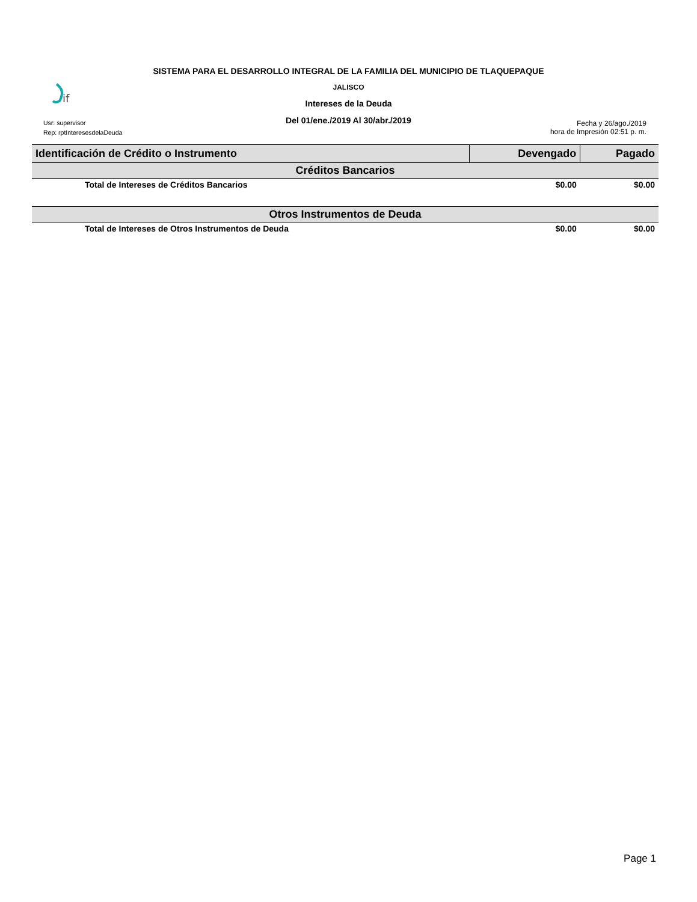SISTEMA PARA EL DESARROLLO INTEGRAL DE LA FAMILIA DEL MUNICIPIO DE TLAQUEPAQUE
JALISCO
Intereses de la Deuda
Del 01/ene./2019 Al 30/abr./2019
if
Usr: supervisor
Rep: rptInteresesdelaDeuda
Fecha y 26/ago./2019
hora de Impresión 02:51 p. m.
| Identificación de Crédito o Instrumento | Devengado | Pagado |
| --- | --- | --- |
| Créditos Bancarios | | |
| Total de Intereses de Créditos Bancarios | $0.00 | $0.00 |
| Otros Instrumentos de Deuda | | |
| Total de Intereses de Otros Instrumentos de Deuda | $0.00 | $0.00 |
Page 1